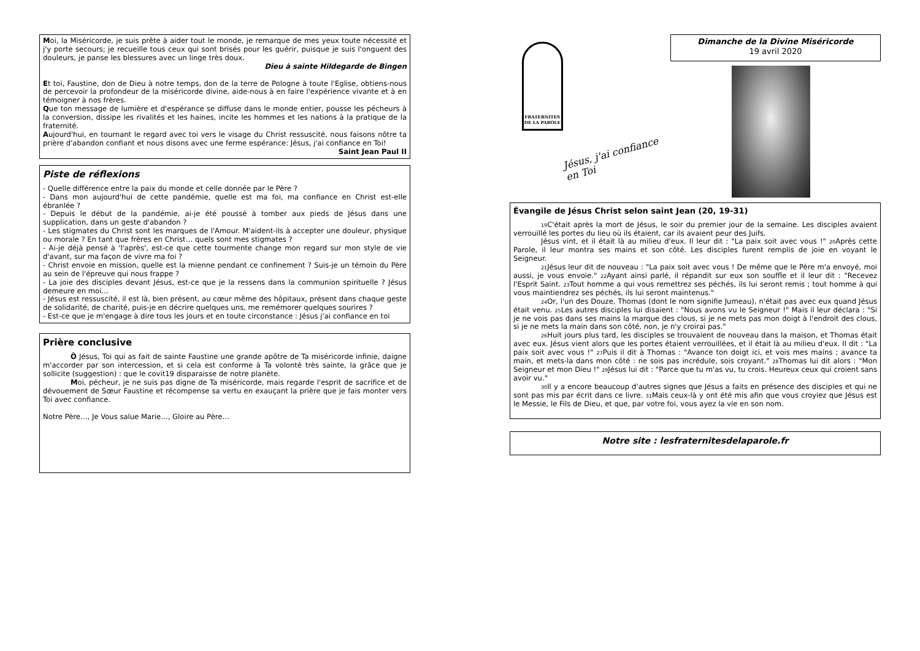Moi, la Miséricorde, je suis prête à aider tout le monde, je remarque de mes yeux toute nécessité et j'y porte secours; je recueille tous ceux qui sont brisés pour les guérir, puisque je suis l'onguent des douleurs, je panse les blessures avec un linge très doux.
Dieu à sainte Hildegarde de Bingen
Et toi, Faustine, don de Dieu à notre temps, don de la terre de Pologne à toute l'Eglise, obtiens-nous de percevoir la profondeur de la miséricorde divine, aide-nous à en faire l'expérience vivante et à en témoigner à nos frères.
Que ton message de lumière et d'espérance se diffuse dans le monde entier, pousse les pécheurs à la conversion, dissipe les rivalités et les haines, incite les hommes et les nations à la pratique de la fraternité.
Aujourd'hui, en tournant le regard avec toi vers le visage du Christ ressuscité, nous faisons nôtre ta prière d'abandon confiant et nous disons avec une ferme espérance: Jésus, j'ai confiance en Toi!
Saint Jean Paul II
Piste de réflexions
- Quelle différence entre la paix du monde et celle donnée par le Père ?
- Dans mon aujourd'hui de cette pandémie, quelle est ma foi, ma confiance en Christ est-elle ébranlée ?
- Depuis le début de la pandémie, ai-je été poussé à tomber aux pieds de Jésus dans une supplication, dans un geste d'abandon ?
- Les stigmates du Christ sont les marques de l'Amour. M'aident-ils à accepter une douleur, physique ou morale ? En tant que frères en Christ… quels sont mes stigmates ?
- Ai-je déjà pensé à 'l'après', est-ce que cette tourmente change mon regard sur mon style de vie d'avant, sur ma façon de vivre ma foi ?
- Christ envoie en mission, quelle est la mienne pendant ce confinement ? Suis-je un témoin du Père au sein de l'épreuve qui nous frappe ?
- La joie des disciples devant Jésus, est-ce que je la ressens dans la communion spirituelle ? Jésus demeure en moi…
- Jésus est ressuscité, il est là, bien présent, au cœur même des hôpitaux, présent dans chaque geste de solidarité, de charité, puis-je en décrire quelques uns, me remémorer quelques sourires ?
- Est-ce que je m'engage à dire tous les jours et en toute circonstance : Jésus j'ai confiance en toi
Prière conclusive
Ô Jésus, Toi qui as fait de sainte Faustine une grande apôtre de Ta miséricorde infinie, daigne m'accorder par son intercession, et si cela est conforme à Ta volonté très sainte, la grâce que je sollicite (suggestion) : que le covit19 disparaisse de notre planète.
Moi, pécheur, je ne suis pas digne de Ta miséricorde, mais regarde l'esprit de sacrifice et de dévouement de Sœur Faustine et récompense sa vertu en exauçant la prière que je fais monter vers Toi avec confiance.
Notre Père…, Je Vous salue Marie…, Gloire au Père…
FRATERNITES
DE LA PAROLE
Jésus, j'ai confiance en Toi
Dimanche de la Divine Miséricorde
19 avril 2020
Évangile de Jésus Christ selon saint Jean (20, 19-31)
<sub>19</sub>C'était après la mort de Jésus, le soir du premier jour de la semaine. Les disciples avaient verrouillé les portes du lieu où ils étaient, car ils avaient peur des Juifs.
Jésus vint, et il était là au milieu d'eux. Il leur dit : "La paix soit avec vous !" <sub>20</sub>Après cette Parole, il leur montra ses mains et son côté. Les disciples furent remplis de joie en voyant le Seigneur.
<sub>21</sub>Jésus leur dit de nouveau : "La paix soit avec vous ! De même que le Père m'a envoyé, moi aussi, je vous envoie." <sub>22</sub>Ayant ainsi parlé, il répandit sur eux son souffle et il leur dit : "Recevez l'Esprit Saint. <sub>23</sub>Tout homme a qui vous remettrez ses péchés, ils lui seront remis ; tout homme à qui vous maintiendrez ses péchés, ils lui seront maintenus."
<sub>24</sub>Or, l'un des Douze, Thomas (dont le nom signifie Jumeau), n'était pas avec eux quand Jésus était venu. <sub>25</sub>Les autres disciples lui disaient : "Nous avons vu le Seigneur !" Mais il leur déclara : "Si je ne vois pas dans ses mains la marque des clous, si je ne mets pas mon doigt à l'endroit des clous, si je ne mets la main dans son côté, non, je n'y croirai pas."
<sub>26</sub>Huit jours plus tard, les disciples se trouvaient de nouveau dans la maison, et Thomas était avec eux. Jésus vient alors que les portes étaient verrouillées, et il était là au milieu d'eux. Il dit : "La paix soit avec vous !" <sub>27</sub>Puis il dit à Thomas : "Avance ton doigt ici, et vois mes mains ; avance ta main, et mets-la dans mon côté : ne sois pas incrédule, sois croyant." <sub>28</sub>Thomas lui dit alors : "Mon Seigneur et mon Dieu !" <sub>29</sub>Jésus lui dit : "Parce que tu m'as vu, tu crois. Heureux ceux qui croient sans avoir vu."
<sub>30</sub>Il y a encore beaucoup d'autres signes que Jésus a faits en présence des disciples et qui ne sont pas mis par écrit dans ce livre. <sub>31</sub>Mais ceux-là y ont été mis afin que vous croyiez que Jésus est le Messie, le Fils de Dieu, et que, par votre foi, vous ayez la vie en son nom.
Notre site : lesfraternitesdelaparole.fr